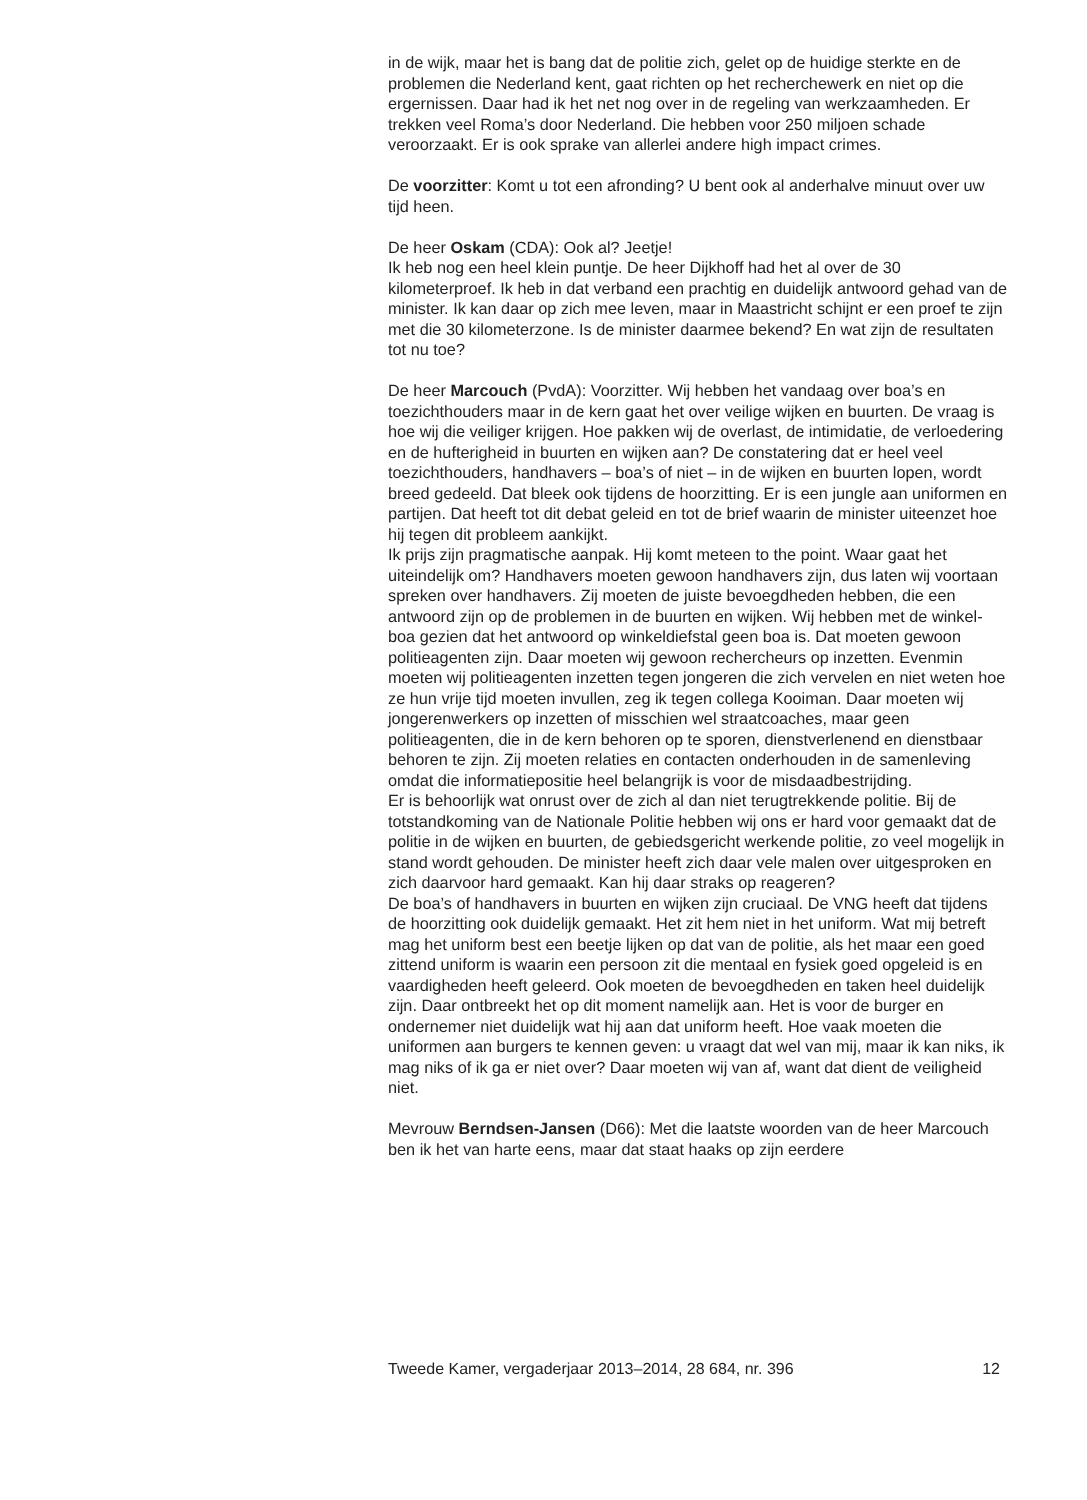in de wijk, maar het is bang dat de politie zich, gelet op de huidige sterkte en de problemen die Nederland kent, gaat richten op het recherchewerk en niet op die ergernissen. Daar had ik het net nog over in de regeling van werkzaamheden. Er trekken veel Roma’s door Nederland. Die hebben voor 250 miljoen schade veroorzaakt. Er is ook sprake van allerlei andere high impact crimes.
De voorzitter: Komt u tot een afronding? U bent ook al anderhalve minuut over uw tijd heen.
De heer Oskam (CDA): Ook al? Jeetje!
Ik heb nog een heel klein puntje. De heer Dijkhoff had het al over de 30 kilometerproef. Ik heb in dat verband een prachtig en duidelijk antwoord gehad van de minister. Ik kan daar op zich mee leven, maar in Maastricht schijnt er een proef te zijn met die 30 kilometerzone. Is de minister daarmee bekend? En wat zijn de resultaten tot nu toe?
De heer Marcouch (PvdA): Voorzitter. Wij hebben het vandaag over boa’s en toezichthouders maar in de kern gaat het over veilige wijken en buurten. De vraag is hoe wij die veiliger krijgen. Hoe pakken wij de overlast, de intimidatie, de verloedering en de hufterigheid in buurten en wijken aan? De constatering dat er heel veel toezichthouders, handhavers – boa’s of niet – in de wijken en buurten lopen, wordt breed gedeeld. Dat bleek ook tijdens de hoorzitting. Er is een jungle aan uniformen en partijen. Dat heeft tot dit debat geleid en tot de brief waarin de minister uiteenzet hoe hij tegen dit probleem aankijkt.
Ik prijs zijn pragmatische aanpak. Hij komt meteen to the point. Waar gaat het uiteindelijk om? Handhavers moeten gewoon handhavers zijn, dus laten wij voortaan spreken over handhavers. Zij moeten de juiste bevoegdheden hebben, die een antwoord zijn op de problemen in de buurten en wijken. Wij hebben met de winkel-boa gezien dat het antwoord op winkeldiefstal geen boa is. Dat moeten gewoon politieagenten zijn. Daar moeten wij gewoon rechercheurs op inzetten. Evenmin moeten wij politieagenten inzetten tegen jongeren die zich vervelen en niet weten hoe ze hun vrije tijd moeten invullen, zeg ik tegen collega Kooiman. Daar moeten wij jongerenwerkers op inzetten of misschien wel straatcoaches, maar geen politieagenten, die in de kern behoren op te sporen, dienstverlenend en dienstbaar behoren te zijn. Zij moeten relaties en contacten onderhouden in de samenleving omdat die informatiepositie heel belangrijk is voor de misdaadbestrijding.
Er is behoorlijk wat onrust over de zich al dan niet terugtrekkende politie. Bij de totstandkoming van de Nationale Politie hebben wij ons er hard voor gemaakt dat de politie in de wijken en buurten, de gebiedsgericht werkende politie, zo veel mogelijk in stand wordt gehouden. De minister heeft zich daar vele malen over uitgesproken en zich daarvoor hard gemaakt. Kan hij daar straks op reageren?
De boa’s of handhavers in buurten en wijken zijn cruciaal. De VNG heeft dat tijdens de hoorzitting ook duidelijk gemaakt. Het zit hem niet in het uniform. Wat mij betreft mag het uniform best een beetje lijken op dat van de politie, als het maar een goed zittend uniform is waarin een persoon zit die mentaal en fysiek goed opgeleid is en vaardigheden heeft geleerd. Ook moeten de bevoegdheden en taken heel duidelijk zijn. Daar ontbreekt het op dit moment namelijk aan. Het is voor de burger en ondernemer niet duidelijk wat hij aan dat uniform heeft. Hoe vaak moeten die uniformen aan burgers te kennen geven: u vraagt dat wel van mij, maar ik kan niks, ik mag niks of ik ga er niet over? Daar moeten wij van af, want dat dient de veiligheid niet.
Mevrouw Berndsen-Jansen (D66): Met die laatste woorden van de heer Marcouch ben ik het van harte eens, maar dat staat haaks op zijn eerdere
Tweede Kamer, vergaderjaar 2013–2014, 28 684, nr. 396 12